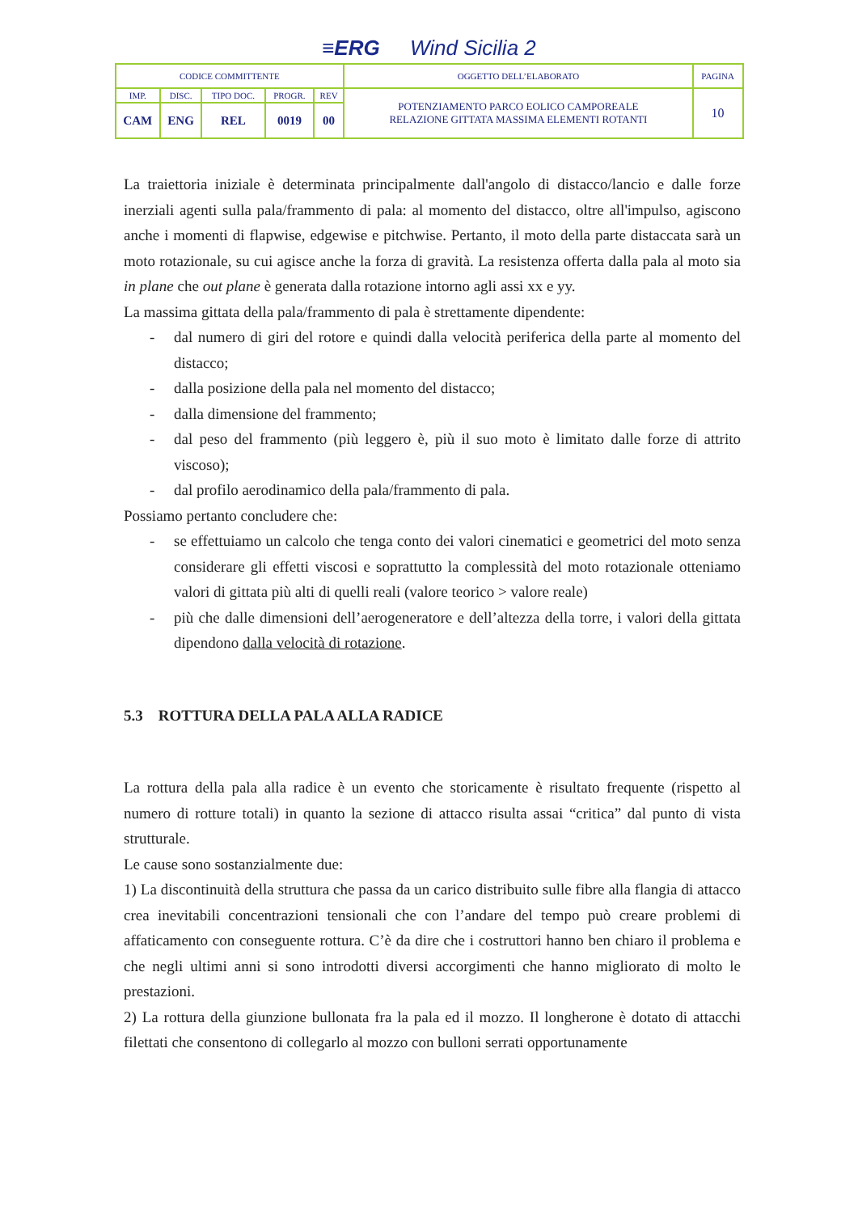≡ERG Wind Sicilia 2
| CODICE COMMITTENTE | | | | | OGGETTO DELL’ELABORATO | PAGINA |
| IMP. | DISC. | TIPO DOC. | PROGR. | REV | POTENZIAMENTO PARCO EOLICO CAMPOREALE RELAZIONE GITTATA MASSIMA ELEMENTI ROTANTI | 10 |
| CAM | ENG | REL | 0019 | 00 | | |
La traiettoria iniziale è determinata principalmente dall'angolo di distacco/lancio e dalle forze inerziali agenti sulla pala/frammento di pala: al momento del distacco, oltre all'impulso, agiscono anche i momenti di flapwise, edgewise e pitchwise. Pertanto, il moto della parte distaccata sarà un moto rotazionale, su cui agisce anche la forza di gravità. La resistenza offerta dalla pala al moto sia in plane che out plane è generata dalla rotazione intorno agli assi xx e yy.
La massima gittata della pala/frammento di pala è strettamente dipendente:
- dal numero di giri del rotore e quindi dalla velocità periferica della parte al momento del distacco;
- dalla posizione della pala nel momento del distacco;
- dalla dimensione del frammento;
- dal peso del frammento (più leggero è, più il suo moto è limitato dalle forze di attrito viscoso);
- dal profilo aerodinamico della pala/frammento di pala.
Possiamo pertanto concludere che:
- se effettuiamo un calcolo che tenga conto dei valori cinematici e geometrici del moto senza considerare gli effetti viscosi e soprattutto la complessità del moto rotazionale otteniamo valori di gittata più alti di quelli reali (valore teorico > valore reale)
- più che dalle dimensioni dell’aerogeneratore e dell’altezza della torre, i valori della gittata dipendono dalla velocità di rotazione.
5.3 ROTTURA DELLA PALA ALLA RADICE
La rottura della pala alla radice è un evento che storicamente è risultato frequente (rispetto al numero di rotture totali) in quanto la sezione di attacco risulta assai “critica” dal punto di vista strutturale.
Le cause sono sostanzialmente due:
1) La discontinuità della struttura che passa da un carico distribuito sulle fibre alla flangia di attacco crea inevitabili concentrazioni tensionali che con l’andare del tempo può creare problemi di affaticamento con conseguente rottura. C’è da dire che i costruttori hanno ben chiaro il problema e che negli ultimi anni si sono introdotti diversi accorgimenti che hanno migliorato di molto le prestazioni.
2) La rottura della giunzione bullonata fra la pala ed il mozzo. Il longherone è dotato di attacchi filettati che consentono di collegarlo al mozzo con bulloni serrati opportunamente